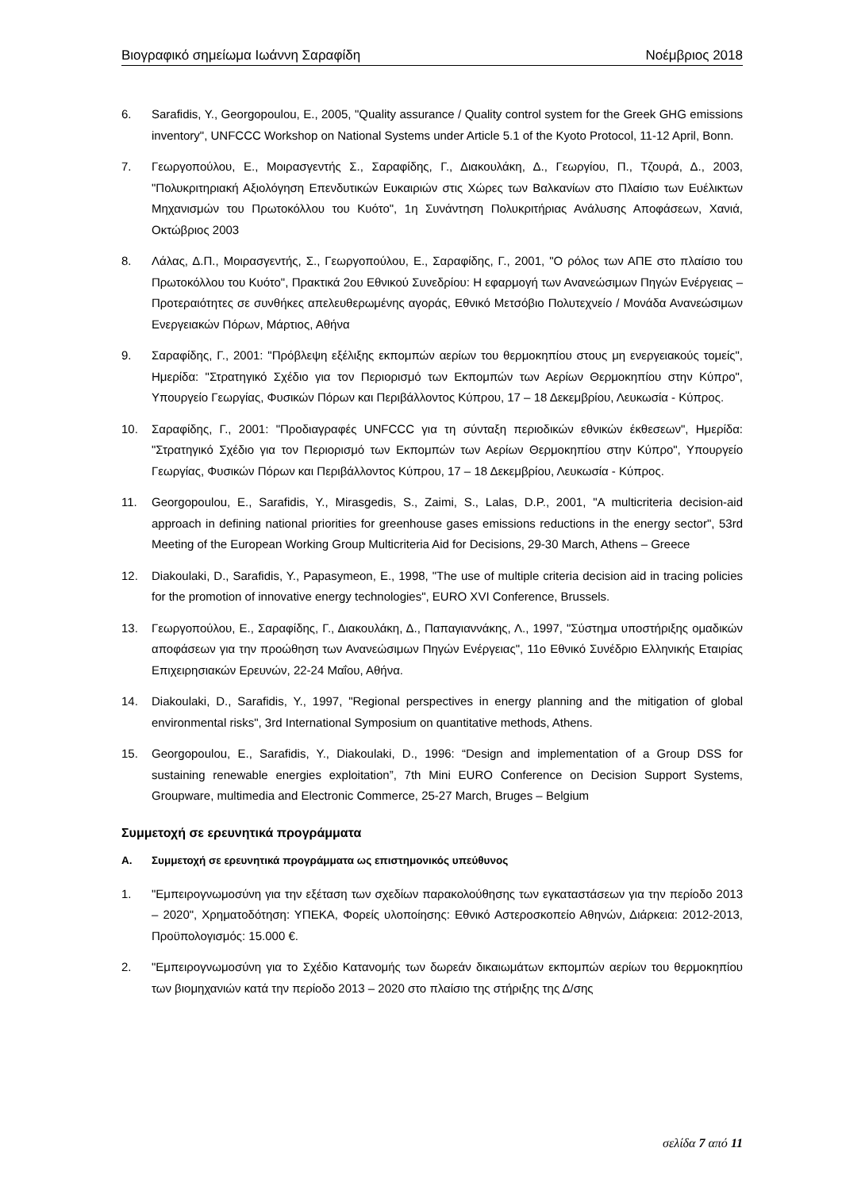Βιογραφικό σημείωμα Ιωάννη Σαραφίδη Νοέμβριος 2018
6. Sarafidis, Y., Georgopoulou, E., 2005, "Quality assurance / Quality control system for the Greek GHG emissions inventory", UNFCCC Workshop on National Systems under Article 5.1 of the Kyoto Protocol, 11-12 April, Bonn.
7. Γεωργοπούλου, Ε., Μοιρασγεντής Σ., Σαραφίδης, Γ., Διακουλάκη, Δ., Γεωργίου, Π., Τζουρά, Δ., 2003, "Πολυκριτηριακή Αξιολόγηση Επενδυτικών Ευκαιριών στις Χώρες των Βαλκανίων στο Πλαίσιο των Ευέλικτων Μηχανισμών του Πρωτοκόλλου του Κυότο", 1η Συνάντηση Πολυκριτήριας Ανάλυσης Αποφάσεων, Χανιά, Οκτώβριος 2003
8. Λάλας, Δ.Π., Μοιρασγεντής, Σ., Γεωργοπούλου, Ε., Σαραφίδης, Γ., 2001, "Ο ρόλος των ΑΠΕ στο πλαίσιο του Πρωτοκόλλου του Κυότο", Πρακτικά 2ου Εθνικού Συνεδρίου: Η εφαρμογή των Ανανεώσιμων Πηγών Ενέργειας – Προτεραιότητες σε συνθήκες απελευθερωμένης αγοράς, Εθνικό Μετσόβιο Πολυτεχνείο / Μονάδα Ανανεώσιμων Ενεργειακών Πόρων, Μάρτιος, Αθήνα
9. Σαραφίδης, Γ., 2001: "Πρόβλεψη εξέλιξης εκπομπών αερίων του θερμοκηπίου στους μη ενεργειακούς τομείς", Ημερίδα: "Στρατηγικό Σχέδιο για τον Περιορισμό των Εκπομπών των Αερίων Θερμοκηπίου στην Κύπρο", Υπουργείο Γεωργίας, Φυσικών Πόρων και Περιβάλλοντος Κύπρου, 17 – 18 Δεκεμβρίου, Λευκωσία - Κύπρος.
10. Σαραφίδης, Γ., 2001: "Προδιαγραφές UNFCCC για τη σύνταξη περιοδικών εθνικών έκθεσεων", Ημερίδα: "Στρατηγικό Σχέδιο για τον Περιορισμό των Εκπομπών των Αερίων Θερμοκηπίου στην Κύπρο", Υπουργείο Γεωργίας, Φυσικών Πόρων και Περιβάλλοντος Κύπρου, 17 – 18 Δεκεμβρίου, Λευκωσία - Κύπρος.
11. Georgopoulou, E., Sarafidis, Y., Mirasgedis, S., Zaimi, S., Lalas, D.P., 2001, "A multicriteria decision-aid approach in defining national priorities for greenhouse gases emissions reductions in the energy sector", 53rd Meeting of the European Working Group Multicriteria Aid for Decisions, 29-30 March, Athens – Greece
12. Diakoulaki, D., Sarafidis, Y., Papasymeon, E., 1998, "The use of multiple criteria decision aid in tracing policies for the promotion of innovative energy technologies", EURO XVI Conference, Brussels.
13. Γεωργοπούλου, Ε., Σαραφίδης, Γ., Διακουλάκη, Δ., Παπαγιαννάκης, Λ., 1997, "Σύστημα υποστήριξης ομαδικών αποφάσεων για την προώθηση των Ανανεώσιμων Πηγών Ενέργειας", 11ο Εθνικό Συνέδριο Ελληνικής Εταιρίας Επιχειρησιακών Ερευνών, 22-24 Μαΐου, Αθήνα.
14. Diakoulaki, D., Sarafidis, Y., 1997, "Regional perspectives in energy planning and the mitigation of global environmental risks", 3rd International Symposium on quantitative methods, Athens.
15. Georgopoulou, E., Sarafidis, Y., Diakoulaki, D., 1996: “Design and implementation of a Group DSS for sustaining renewable energies exploitation”, 7th Mini EURO Conference on Decision Support Systems, Groupware, multimedia and Electronic Commerce, 25-27 March, Bruges – Belgium
Συμμετοχή σε ερευνητικά προγράμματα
A. Συμμετοχή σε ερευνητικά προγράμματα ως επιστημονικός υπεύθυνος
1. "Εμπειρογνωμοσύνη για την εξέταση των σχεδίων παρακολούθησης των εγκαταστάσεων για την περίοδο 2013 – 2020", Χρηματοδότηση: ΥΠΕΚΑ, Φορείς υλοποίησης: Εθνικό Αστεροσκοπείο Αθηνών, Διάρκεια: 2012-2013, Προϋπολογισμός: 15.000 €.
2. "Εμπειρογνωμοσύνη για το Σχέδιο Κατανομής των δωρεάν δικαιωμάτων εκπομπών αερίων του θερμοκηπίου των βιομηχανιών κατά την περίοδο 2013 – 2020 στο πλαίσιο της στήριξης της Δ/σης
σελίδα 7 από 11